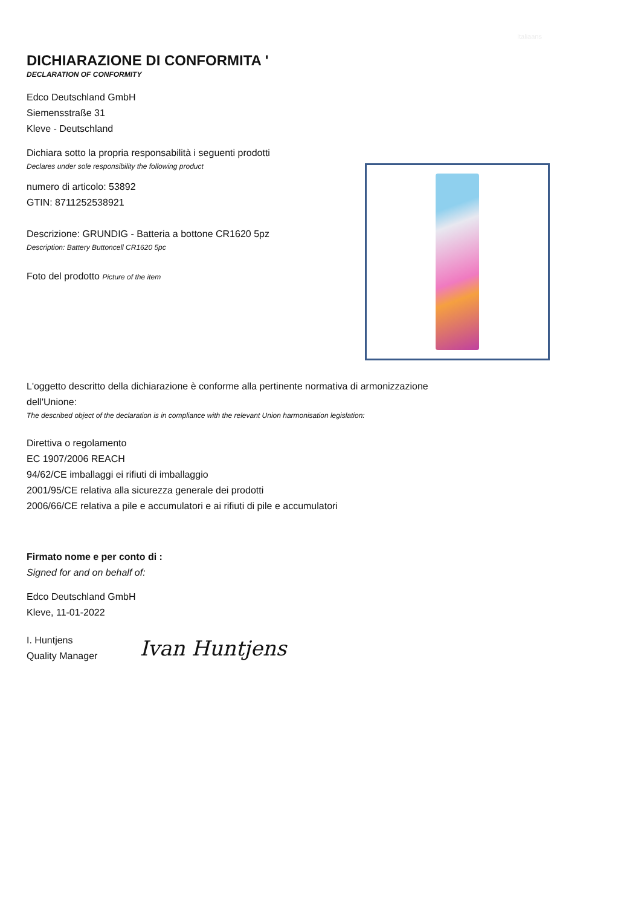Italiaans
DICHIARAZIONE DI CONFORMITA '
DECLARATION OF CONFORMITY
Edco Deutschland GmbH
Siemensstraße 31
Kleve - Deutschland
Dichiara sotto la propria responsabilità i seguenti prodotti
Declares under sole responsibility the following product
numero di articolo: 53892
GTIN: 8711252538921
Descrizione: GRUNDIG - Batteria a bottone CR1620 5pz
Description: Battery Buttoncell CR1620 5pc
Foto del prodotto Picture of the item
L'oggetto descritto della dichiarazione è conforme alla pertinente normativa di armonizzazione
dell'Unione:
The described object of the declaration is in compliance with the relevant Union harmonisation legislation:
Direttiva o regolamento
EC 1907/2006 REACH
94/62/CE imballaggi ei rifiuti di imballaggio
2001/95/CE relativa alla sicurezza generale dei prodotti
2006/66/CE relativa a pile e accumulatori e ai rifiuti di pile e accumulatori
Firmato nome e per conto di :
Signed for and on behalf of:
Edco Deutschland GmbH
Kleve, 11-01-2022
I. Huntjens
Quality Manager
Ivan Huntjens